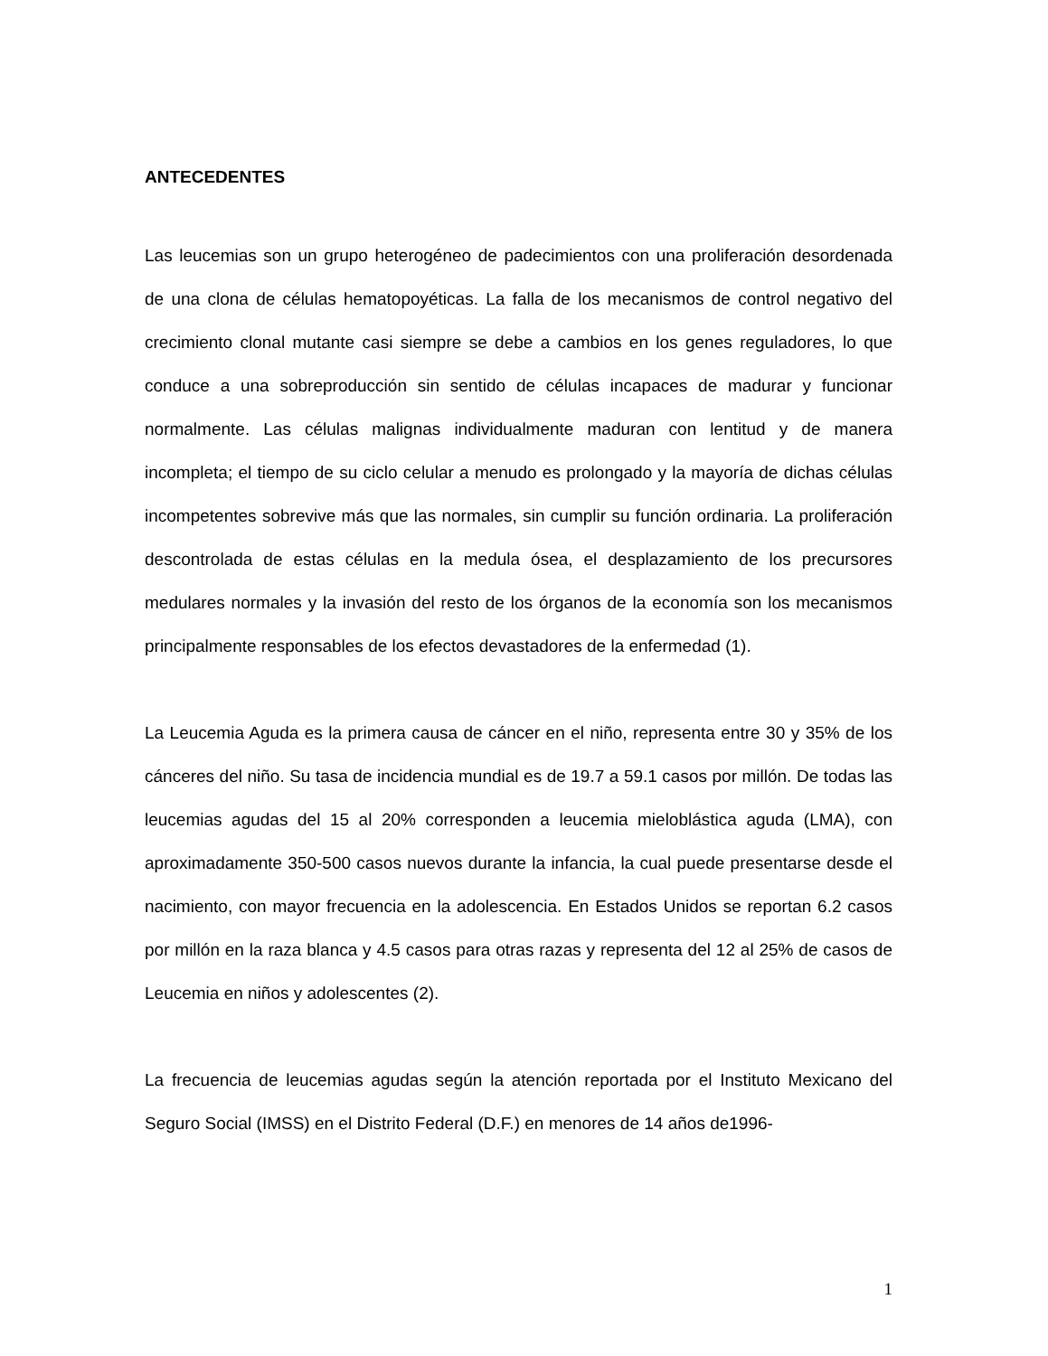ANTECEDENTES
Las leucemias son un grupo heterogéneo de padecimientos con una proliferación desordenada de una clona de células hematopoyéticas. La falla de los mecanismos de control negativo del crecimiento clonal mutante casi siempre se debe a cambios en los genes reguladores, lo que conduce a una sobreproducción sin sentido de células incapaces de madurar y funcionar normalmente. Las células malignas individualmente maduran con lentitud y de manera incompleta; el tiempo de su ciclo celular a menudo es prolongado y la mayoría de dichas células incompetentes sobrevive más que las normales, sin cumplir su función ordinaria. La proliferación descontrolada de estas células en la medula ósea, el desplazamiento de los precursores medulares normales y la invasión del resto de los órganos de la economía son los mecanismos principalmente responsables de los efectos devastadores de la enfermedad (1).
La Leucemia Aguda es la primera causa de cáncer en el niño, representa entre 30 y 35% de los cánceres del niño. Su tasa de incidencia mundial es de 19.7 a 59.1 casos por millón. De todas las leucemias agudas del 15 al 20% corresponden a leucemia mieloblástica aguda (LMA), con aproximadamente 350-500 casos nuevos durante la infancia, la cual puede presentarse desde el nacimiento, con mayor frecuencia en la adolescencia. En Estados Unidos se reportan 6.2 casos por millón en la raza blanca y 4.5 casos para otras razas y representa del 12 al 25% de casos de Leucemia en niños y adolescentes (2).
La frecuencia de leucemias agudas según la atención reportada por el Instituto Mexicano del Seguro Social (IMSS) en el Distrito Federal (D.F.) en menores de 14 años de1996-
1